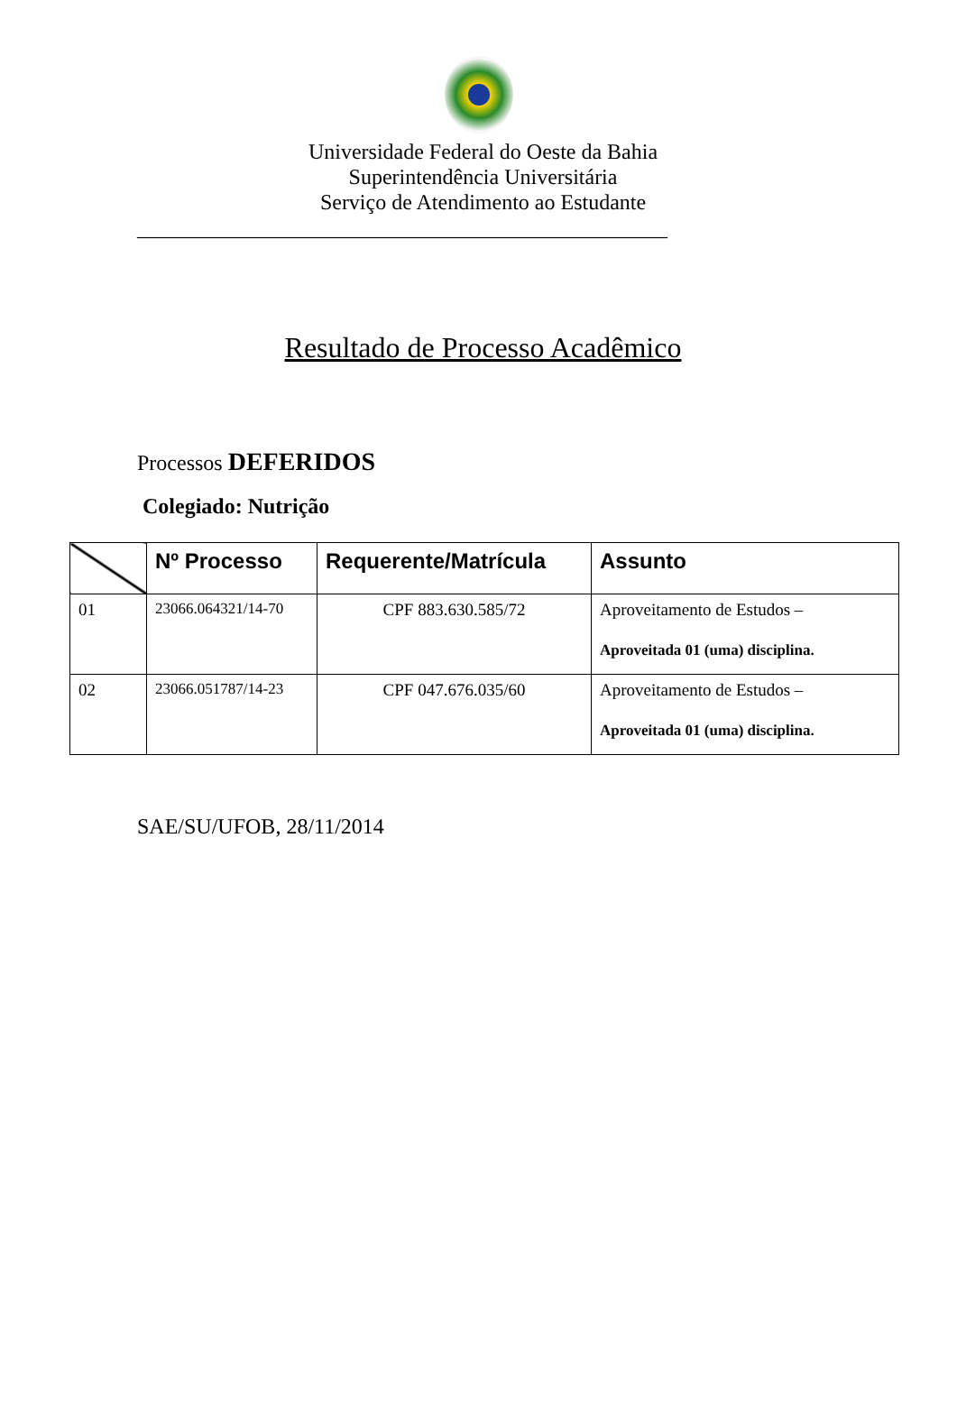Universidade Federal do Oeste da Bahia
Superintendência Universitária
Serviço de Atendimento ao Estudante
_________________________________________________
Resultado de Processo Acadêmico
Processos DEFERIDOS
Colegiado: Nutrição
| | Nº Processo | Requerente/Matrícula | Assunto |
| --- | --- | --- | --- |
| 01 | 23066.064321/14-70 | CPF 883.630.585/72 | Aproveitamento de Estudos – Aproveitada 01 (uma) disciplina. |
| 02 | 23066.051787/14-23 | CPF 047.676.035/60 | Aproveitamento de Estudos – Aproveitada 01 (uma) disciplina. |
SAE/SU/UFOB, 28/11/2014